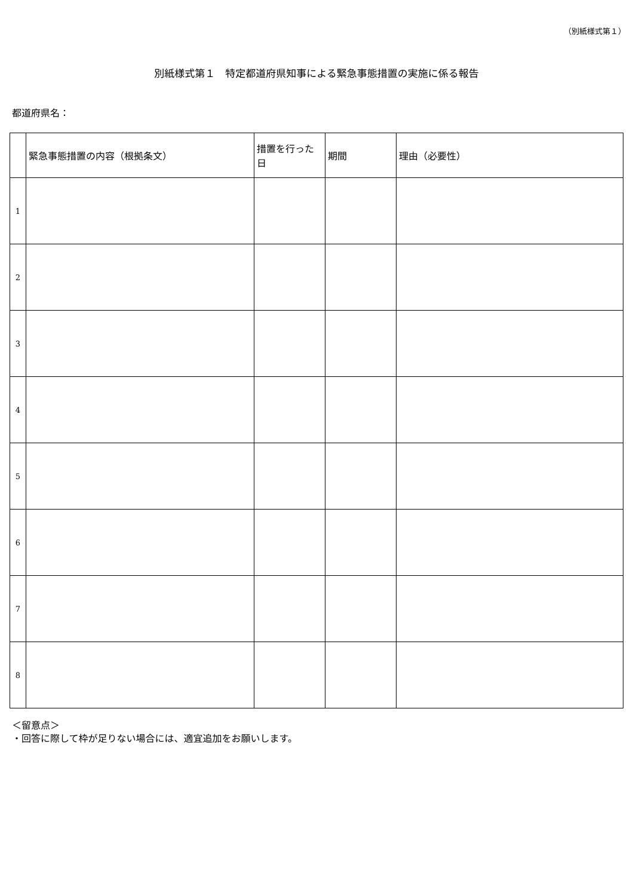（別紙様式第１）
別紙様式第１　特定都道府県知事による緊急事態措置の実施に係る報告
都道府県名：
| | 緊急事態措置の内容（根拠条文） | 措置を行った日 | 期間 | 理由（必要性） |
| --- | --- | --- | --- | --- |
| 1 | | | | |
| 2 | | | | |
| 3 | | | | |
| 4 | | | | |
| 5 | | | | |
| 6 | | | | |
| 7 | | | | |
| 8 | | | | |
＜留意点＞
・回答に際して枠が足りない場合には、適宜追加をお願いします。